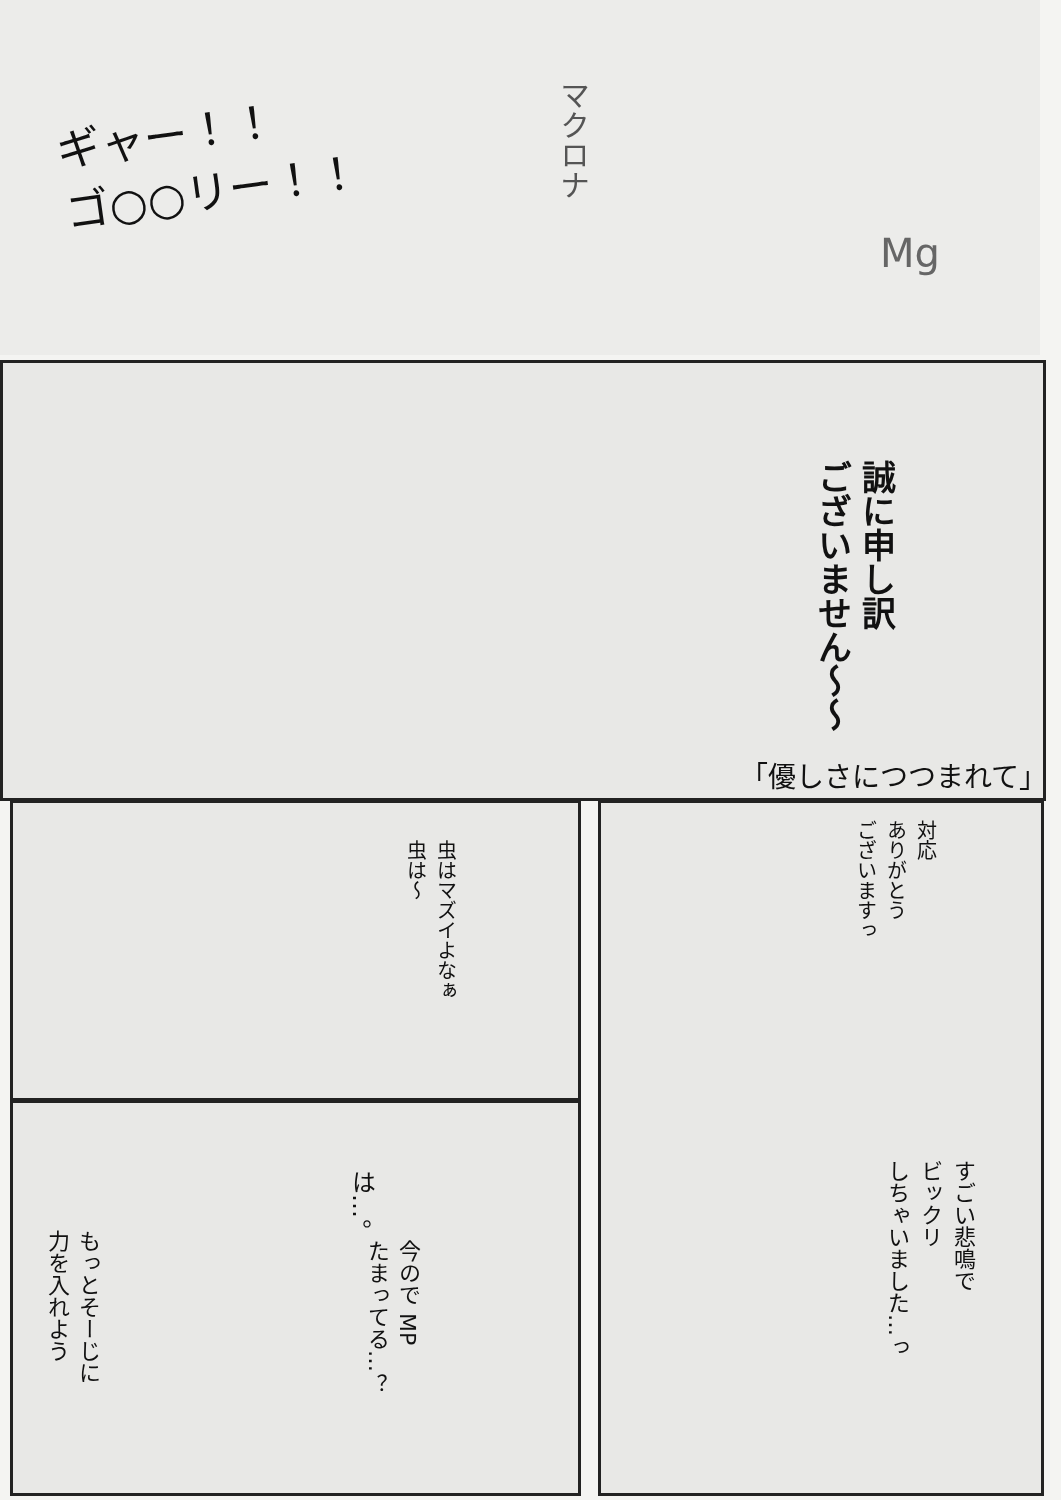ギャー！！
ゴ○○リー！！
マクロナ
Mg
誠に申し訳
ございません〜〜
「優しさにつつまれて」
虫はマズイよなぁ
虫は〜
対応
ありがとう
ございますっ
すごい悲鳴で
ビックリ
しちゃいました…っ
は…。
今ので MP
たまってる…？
もっとそーじに
力を入れよう